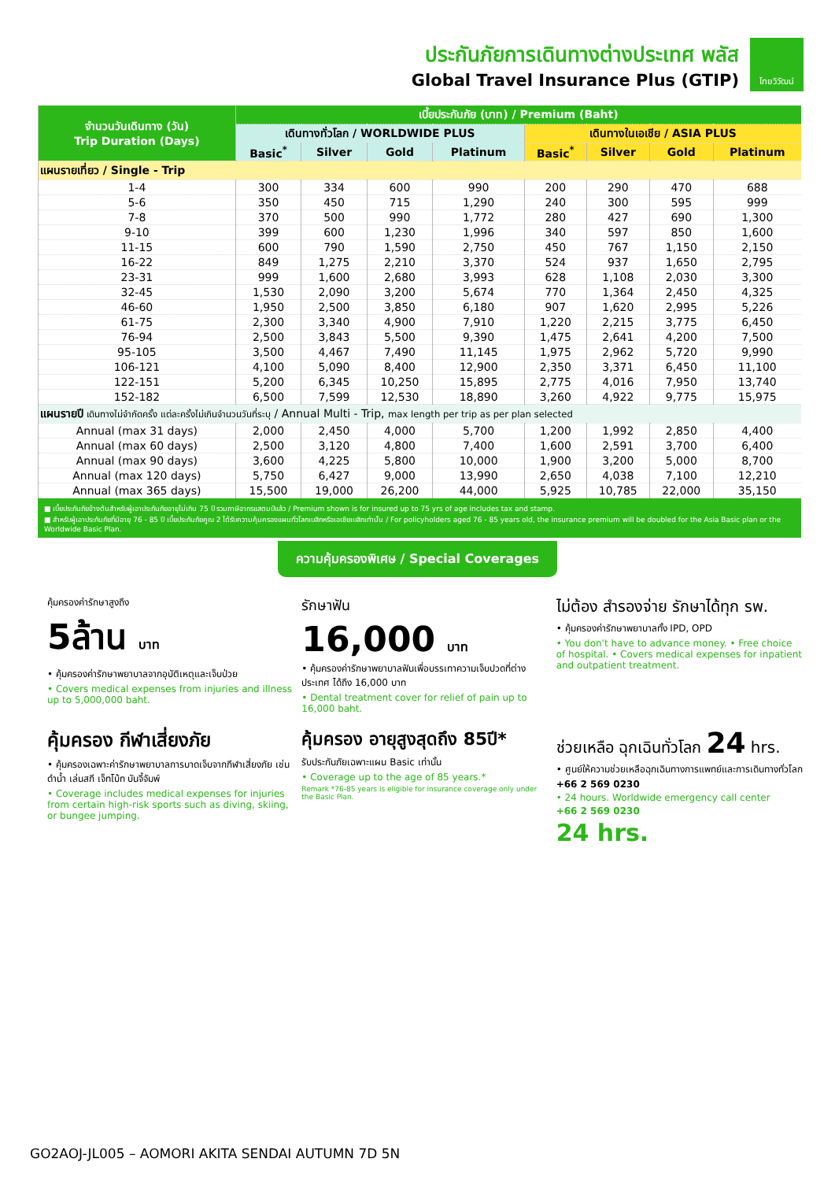ประกันภัยการเดินทางต่างประเทศ พลัส
Global Travel Insurance Plus (GTIP)
ไทยวิวัฒน์
| จำนวนวันเดินทาง (วัน) Trip Duration (Days) | เบี้ยประกันภัย (บาท) / Premium (Baht) | | | | | | | |
| --- | --- | --- | --- | --- | --- | --- | --- | --- |
| | เดินทางทั่วโลก / WORLDWIDE PLUS | | | | เดินทางในเอเชีย / ASIA PLUS | | | |
| | Basic<sup>*</sup> | Silver | Gold | Platinum | Basic<sup>*</sup> | Silver | Gold | Platinum |
| แผนรายเที่ยว / Single - Trip | | | | | | | | |
| 1-4 | 300 | 334 | 600 | 990 | 200 | 290 | 470 | 688 |
| 5-6 | 350 | 450 | 715 | 1,290 | 240 | 300 | 595 | 999 |
| 7-8 | 370 | 500 | 990 | 1,772 | 280 | 427 | 690 | 1,300 |
| 9-10 | 399 | 600 | 1,230 | 1,996 | 340 | 597 | 850 | 1,600 |
| 11-15 | 600 | 790 | 1,590 | 2,750 | 450 | 767 | 1,150 | 2,150 |
| 16-22 | 849 | 1,275 | 2,210 | 3,370 | 524 | 937 | 1,650 | 2,795 |
| 23-31 | 999 | 1,600 | 2,680 | 3,993 | 628 | 1,108 | 2,030 | 3,300 |
| 32-45 | 1,530 | 2,090 | 3,200 | 5,674 | 770 | 1,364 | 2,450 | 4,325 |
| 46-60 | 1,950 | 2,500 | 3,850 | 6,180 | 907 | 1,620 | 2,995 | 5,226 |
| 61-75 | 2,300 | 3,340 | 4,900 | 7,910 | 1,220 | 2,215 | 3,775 | 6,450 |
| 76-94 | 2,500 | 3,843 | 5,500 | 9,390 | 1,475 | 2,641 | 4,200 | 7,500 |
| 95-105 | 3,500 | 4,467 | 7,490 | 11,145 | 1,975 | 2,962 | 5,720 | 9,990 |
| 106-121 | 4,100 | 5,090 | 8,400 | 12,900 | 2,350 | 3,371 | 6,450 | 11,100 |
| 122-151 | 5,200 | 6,345 | 10,250 | 15,895 | 2,775 | 4,016 | 7,950 | 13,740 |
| 152-182 | 6,500 | 7,599 | 12,530 | 18,890 | 3,260 | 4,922 | 9,775 | 15,975 |
| แผนรายปี เดินทางไม่จำกัดครั้ง แต่ละครั้งไม่เกินจำนวนวันที่ระบุ / Annual Multi - Trip, max length per trip as per plan selected | | | | | | | | |
| Annual (max 31 days) | 2,000 | 2,450 | 4,000 | 5,700 | 1,200 | 1,992 | 2,850 | 4,400 |
| Annual (max 60 days) | 2,500 | 3,120 | 4,800 | 7,400 | 1,600 | 2,591 | 3,700 | 6,400 |
| Annual (max 90 days) | 3,600 | 4,225 | 5,800 | 10,000 | 1,900 | 3,200 | 5,000 | 8,700 |
| Annual (max 120 days) | 5,750 | 6,427 | 9,000 | 13,990 | 2,650 | 4,038 | 7,100 | 12,210 |
| Annual (max 365 days) | 15,500 | 19,000 | 26,200 | 44,000 | 5,925 | 10,785 | 22,000 | 35,150 |
■ เบี้ยประกันภัยข้างต้นสำหรับผู้เอาประกันภัยอายุไม่เกิน 75 ปี รวมภาษีอากรแสตมป์แล้ว / Premium shown is for insured up to 75 yrs of age includes tax and stamp.
■ สำหรับผู้เอาประกันภัยที่มีอายุ 76 - 85 ปี เบี้ยประกันภัยคูณ 2 ได้รับความคุ้มครองแผนทั่วโลกเบสิกหรือเอเชียเบสิกเท่านั้น / For policyholders aged 76 - 85 years old, the insurance premium will be doubled for the Asia Basic plan or the Worldwide Basic Plan.
ความคุ้มครองพิเศษ / Special Coverages
คุ้มครองค่ารักษาสูงถึง
5ล้าน บาท
• คุ้มครองค่ารักษาพยาบาลจากอุบัติเหตุและเจ็บป่วย
• Covers medical expenses from injuries and illness up to 5,000,000 baht.
รักษาฟัน
16,000 บาท
• คุ้มครองค่ารักษาพยาบาลฟันเพื่อบรรเทาความเจ็บปวดที่ต่างประเทศ ได้ถึง 16,000 บาท
• Dental treatment cover for relief of pain up to 16,000 baht.
ไม่ต้อง สำรองจ่าย รักษาได้ทุก รพ.
• คุ้มครองค่ารักษาพยาบาลทั้ง IPD, OPD
• You don't have to advance money. • Free choice of hospital. • Covers medical expenses for inpatient and outpatient treatment.
คุ้มครอง กีฬาเสี่ยงภัย
• คุ้มครองเฉพาะค่ารักษาพยาบาลการบาดเจ็บจากกีฬาเสี่ยงภัย เช่น ดำน้ำ เล่นสกี เจ็ทโบ้ท บันจี้จัมพ์
• Coverage includes medical expenses for injuries from certain high-risk sports such as diving, skiing, or bungee jumping.
คุ้มครอง อายุสูงสุดถึง 85ปี*
รับประกันภัยเฉพาะแผน Basic เท่านั้น
• Coverage up to the age of 85 years.*
Remark *76-85 years is eligible for insurance coverage only under the Basic Plan.
ช่วยเหลือ ฉุกเฉินทั่วโลก 24 hrs.
• ศูนย์ให้ความช่วยเหลือฉุกเฉินทางการแพทย์และการเดินทางทั่วโลก
+66 2 569 0230
• 24 hours. Worldwide emergency call center
+66 2 569 0230
24 hrs.
GO2AOJ-JL005 – AOMORI AKITA SENDAI AUTUMN 7D 5N